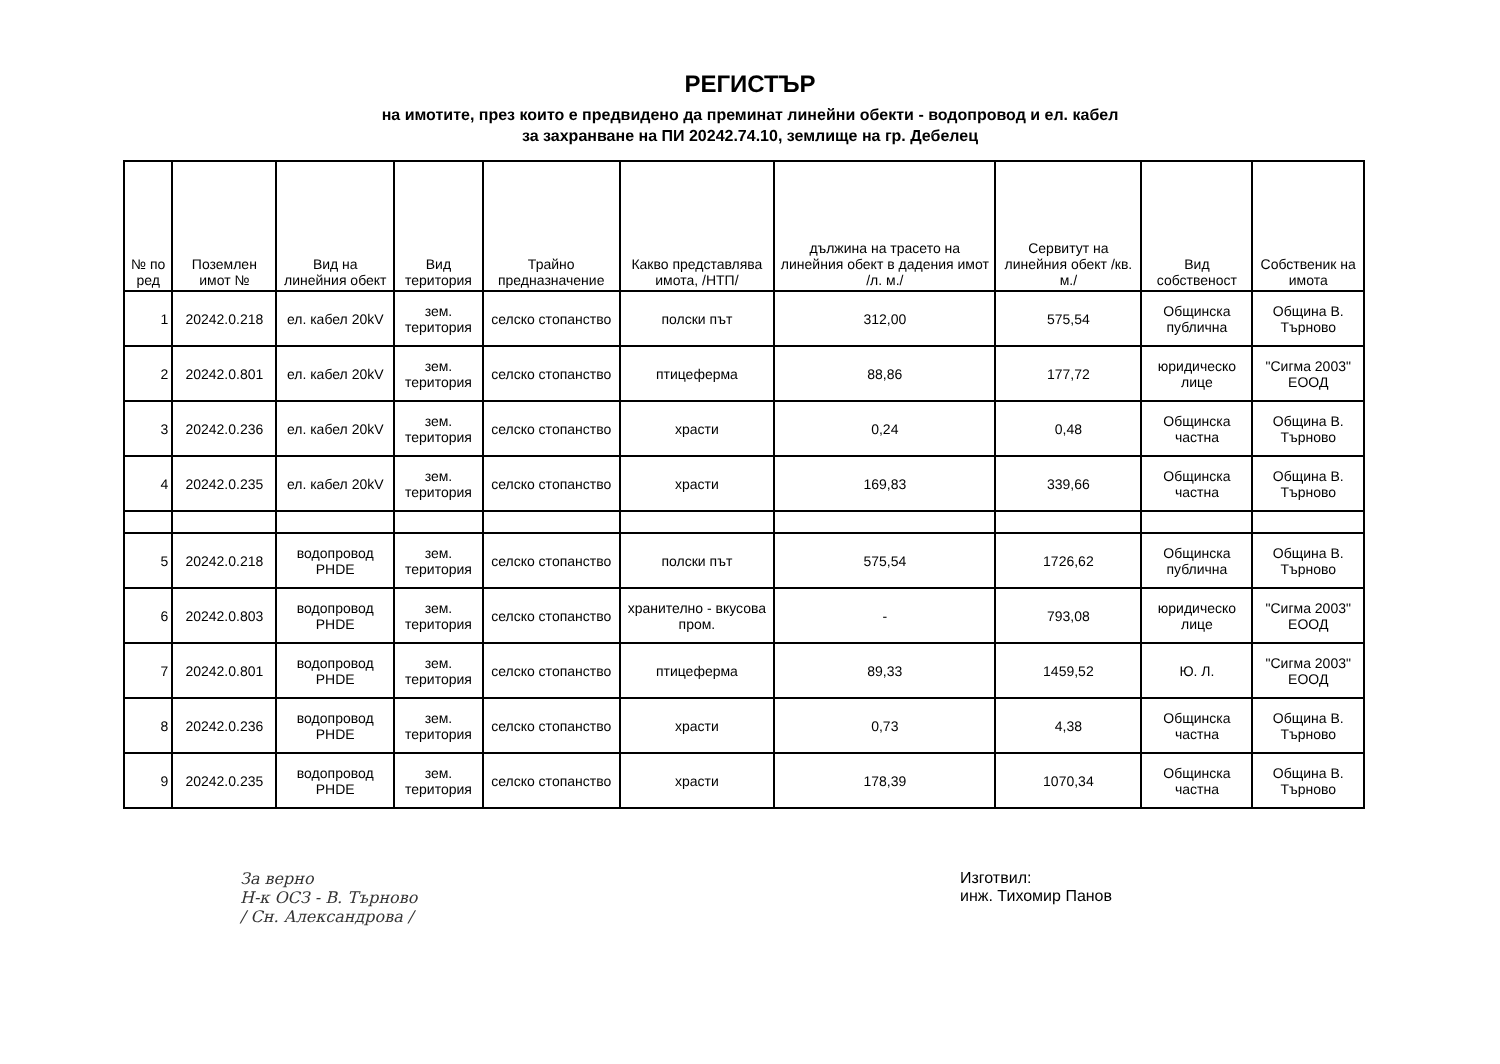РЕГИСТЪР
на имотите, през които е предвидено да преминат линейни обекти - водопровод и ел. кабел
за захранване на ПИ 20242.74.10, землище на гр. Дебелец
| № по ред | Поземлен имот № | Вид на линейния обект | Вид територия | Трайно предназначение | Какво представлява имота, /НТП/ | дължина на трасето на линейния обект в дадения имот /л. м./ | Сервитут на линейния обект /кв. м./ | Вид собственост | Собственик на имота |
| --- | --- | --- | --- | --- | --- | --- | --- | --- | --- |
| 1 | 20242.0.218 | ел. кабел 20kV | зем. територия | селско стопанство | полски път | 312,00 | 575,54 | Общинска публична | Община В. Търново |
| 2 | 20242.0.801 | ел. кабел 20kV | зем. територия | селско стопанство | птицеферма | 88,86 | 177,72 | юридическо лице | "Сигма 2003" ЕООД |
| 3 | 20242.0.236 | ел. кабел 20kV | зем. територия | селско стопанство | храсти | 0,24 | 0,48 | Общинска частна | Община В. Търново |
| 4 | 20242.0.235 | ел. кабел 20kV | зем. територия | селско стопанство | храсти | 169,83 | 339,66 | Общинска частна | Община В. Търново |
| 5 | 20242.0.218 | водопровод PHDE | зем. територия | селско стопанство | полски път | 575,54 | 1726,62 | Общинска публична | Община В. Търново |
| 6 | 20242.0.803 | водопровод PHDE | зем. територия | селско стопанство | хранително - вкусова пром. | - | 793,08 | юридическо лице | "Сигма 2003" ЕООД |
| 7 | 20242.0.801 | водопровод PHDE | зем. територия | селско стопанство | птицеферма | 89,33 | 1459,52 | Ю. Л. | "Сигма 2003" ЕООД |
| 8 | 20242.0.236 | водопровод PHDE | зем. територия | селско стопанство | храсти | 0,73 | 4,38 | Общинска частна | Община В. Търново |
| 9 | 20242.0.235 | водопровод PHDE | зем. територия | селско стопанство | храсти | 178,39 | 1070,34 | Общинска частна | Община В. Търново |
Зa верно
Н-к ОСЗ - В. Търново
/ Сн. Александрова /
Изготвил:
инж. Тихомир Панов